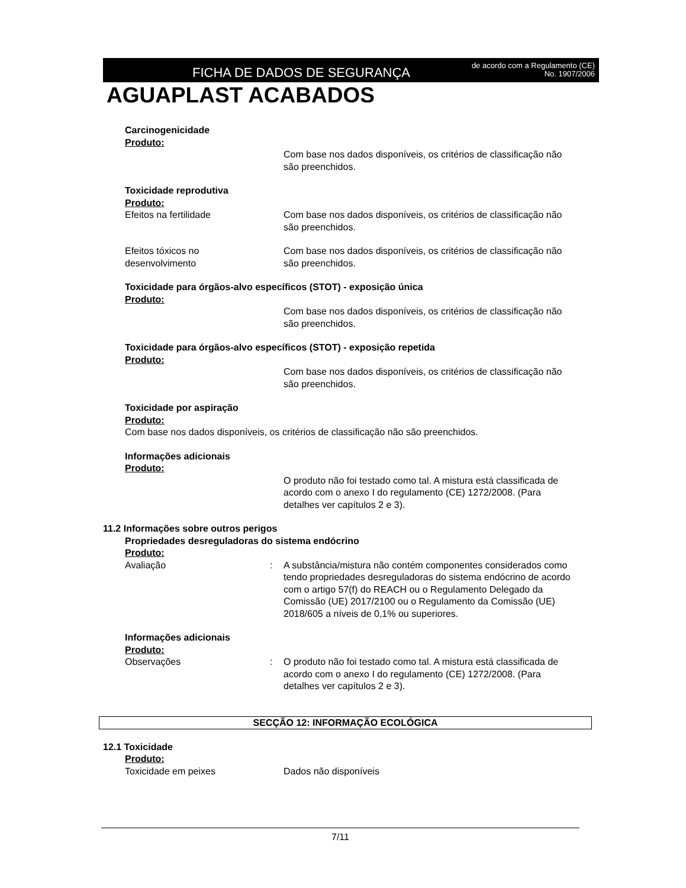FICHA DE DADOS DE SEGURANÇA
de acordo com a Regulamento (CE)
No. 1907/2006
AGUAPLAST ACABADOS
Carcinogenicidade
Produto:
Com base nos dados disponíveis, os critérios de classificação não são preenchidos.
Toxicidade reprodutiva
Produto:
Efeitos na fertilidade Com base nos dados disponíveis, os critérios de classificação não são preenchidos.
Efeitos tóxicos no desenvolvimento
Com base nos dados disponíveis, os critérios de classificação não são preenchidos.
Toxicidade para órgãos-alvo específicos (STOT) - exposição única
Produto:
Com base nos dados disponíveis, os critérios de classificação não são preenchidos.
Toxicidade para órgãos-alvo específicos (STOT) - exposição repetida
Produto:
Com base nos dados disponíveis, os critérios de classificação não são preenchidos.
Toxicidade por aspiração
Produto:
Com base nos dados disponíveis, os critérios de classificação não são preenchidos.
Informações adicionais
Produto:
O produto não foi testado como tal. A mistura está classificada de acordo com o anexo I do regulamento (CE) 1272/2008. (Para detalhes ver capítulos 2 e 3).
11.2 Informações sobre outros perigos
Propriedades desreguladoras do sistema endócrino
Produto:
Avaliação : A substância/mistura não contém componentes considerados como tendo propriedades desreguladoras do sistema endócrino de acordo com o artigo 57(f) do REACH ou o Regulamento Delegado da Comissão (UE) 2017/2100 ou o Regulamento da Comissão (UE) 2018/605 a níveis de 0,1% ou superiores.
Informações adicionais
Produto:
Observações : O produto não foi testado como tal. A mistura está classificada de acordo com o anexo I do regulamento (CE) 1272/2008. (Para detalhes ver capítulos 2 e 3).
SECÇÃO 12: INFORMAÇÃO ECOLÓGICA
12.1 Toxicidade
Produto:
Toxicidade em peixes Dados não disponíveis
7/11